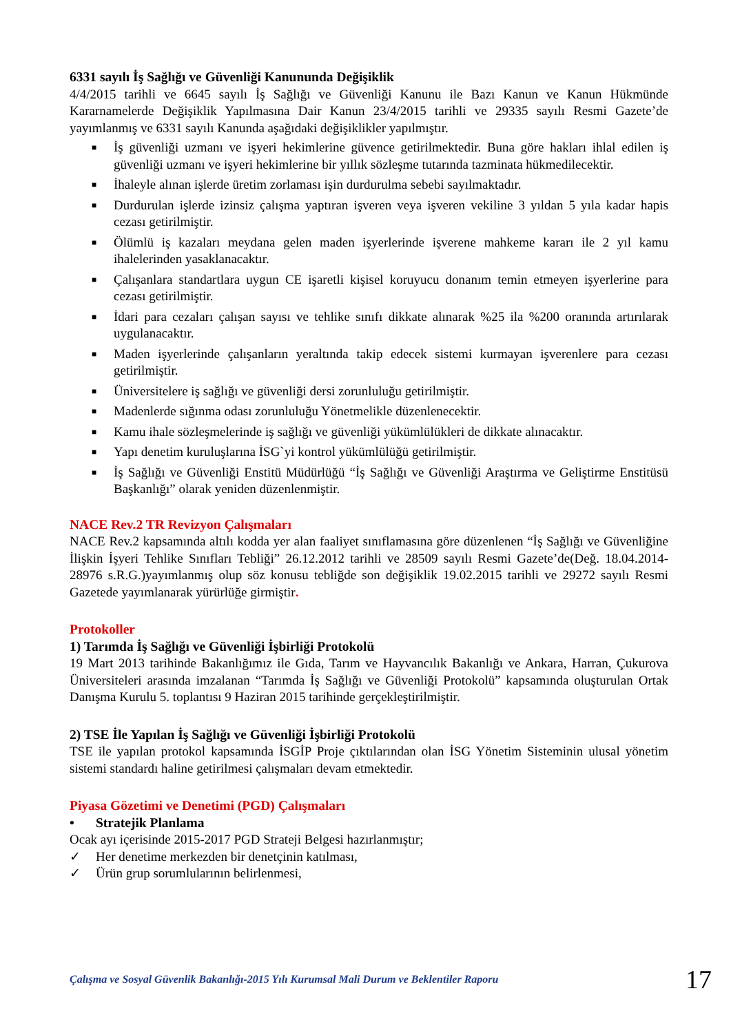6331 sayılı İş Sağlığı ve Güvenliği Kanununda Değişiklik
4/4/2015 tarihli ve 6645 sayılı İş Sağlığı ve Güvenliği Kanunu ile Bazı Kanun ve Kanun Hükmünde Kararnamelerde Değişiklik Yapılmasına Dair Kanun 23/4/2015 tarihli ve 29335 sayılı Resmi Gazete’de yayımlanmış ve 6331 sayılı Kanunda aşağıdaki değişiklikler yapılmıştır.
■ İş güvenliği uzmanı ve işyeri hekimlerine güvence getirilmektedir. Buna göre hakları ihlal edilen iş güvenliği uzmanı ve işyeri hekimlerine bir yıllık sözleşme tutarında tazminata hükmedilecektir.
■ İhaleyle alınan işlerde üretim zorlaması işin durdurulma sebebi sayılmaktadır.
■ Durdurulan işlerde izinsiz çalışma yaptıran işveren veya işveren vekiline 3 yıldan 5 yıla kadar hapis cezası getirilmiştir.
■ Ölümlü iş kazaları meydana gelen maden işyerlerinde işverene mahkeme kararı ile 2 yıl kamu ihalelerinden yasaklanacaktır.
■ Çalışanlara standartlara uygun CE işaretli kişisel koruyucu donanım temin etmeyen işyerlerine para cezası getirilmiştir.
■ İdari para cezaları çalışan sayısı ve tehlike sınıfı dikkate alınarak %25 ila %200 oranında artırılarak uygulanacaktır.
■ Maden işyerlerinde çalışanların yeraltında takip edecek sistemi kurmayan işverenlere para cezası getirilmiştir.
■ Üniversitelere iş sağlığı ve güvenliği dersi zorunluluğu getirilmiştir.
■ Madenlerde sığınma odası zorunluluğu Yönetmelikle düzenlenecektir.
■ Kamu ihale sözleşmelerinde iş sağlığı ve güvenliği yükümlülükleri de dikkate alınacaktır.
■ Yapı denetim kuruluşlarına İSG`yi kontrol yükümlülüğü getirilmiştir.
■ İş Sağlığı ve Güvenliği Enstitü Müdürlüğü “İş Sağlığı ve Güvenliği Araştırma ve Geliştirme Enstitüsü Başkanlığı” olarak yeniden düzenlenmiştir.
NACE Rev.2 TR Revizyon Çalışmaları
NACE Rev.2 kapsamında altılı kodda yer alan faaliyet sınıflamasına göre düzenlenen “İş Sağlığı ve Güvenliğine İlişkin İşyeri Tehlike Sınıfları Tebliği” 26.12.2012 tarihli ve 28509 sayılı Resmi Gazete’de(Değ. 18.04.2014-28976 s.R.G.)yayımlanmış olup söz konusu tebliğde son değişiklik 19.02.2015 tarihli ve 29272 sayılı Resmi Gazetede yayımlanarak yürürlüğe girmiştir.
Protokoller
1) Tarımda İş Sağlığı ve Güvenliği İşbirliği Protokolü
19 Mart 2013 tarihinde Bakanlığımız ile Gıda, Tarım ve Hayvancılık Bakanlığı ve Ankara, Harran, Çukurova Üniversiteleri arasında imzalanan “Tarımda İş Sağlığı ve Güvenliği Protokolü” kapsamında oluşturulan Ortak Danışma Kurulu 5. toplantısı 9 Haziran 2015 tarihinde gerçekleştirilmiştir.
2) TSE İle Yapılan İş Sağlığı ve Güvenliği İşbirliği Protokolü
TSE ile yapılan protokol kapsamında İSGİP Proje çıktılarından olan İSG Yönetim Sisteminin ulusal yönetim sistemi standardı haline getirilmesi çalışmaları devam etmektedir.
Piyasa Gözetimi ve Denetimi (PGD) Çalışmaları
• Stratejik Planlama
Ocak ayı içerisinde 2015-2017 PGD Strateji Belgesi hazırlanmıştır;
✓ Her denetime merkezden bir denetçinin katılması,
✓ Ürün grup sorumlularının belirlenmesi,
Çalışma ve Sosyal Güvenlik Bakanlığı-2015 Yılı Kurumsal Mali Durum ve Beklentiler Raporu 17